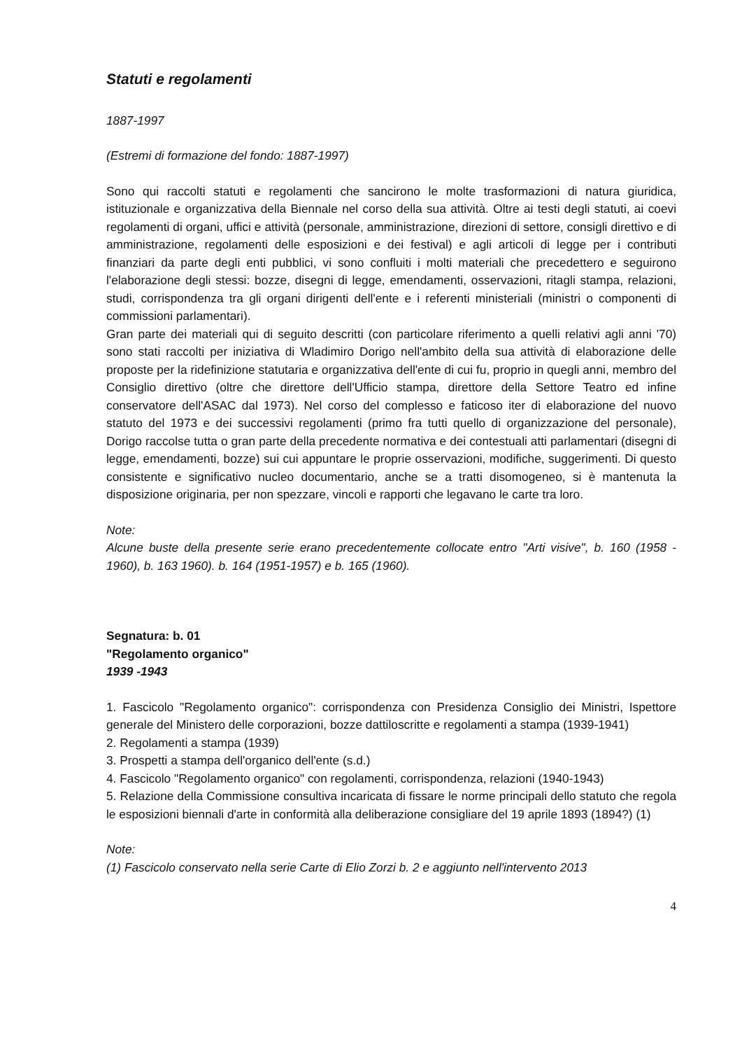Statuti e regolamenti
1887-1997
(Estremi di formazione del fondo: 1887-1997)
Sono qui raccolti statuti e regolamenti che sancirono le molte trasformazioni di natura giuridica, istituzionale e organizzativa della Biennale nel corso della sua attività. Oltre ai testi degli statuti, ai coevi regolamenti di organi, uffici e attività (personale, amministrazione, direzioni di settore, consigli direttivo e di amministrazione, regolamenti delle esposizioni e dei festival) e agli articoli di legge per i contributi finanziari da parte degli enti pubblici, vi sono confluiti i molti materiali che precedettero e seguirono l'elaborazione degli stessi: bozze, disegni di legge, emendamenti, osservazioni, ritagli stampa, relazioni, studi, corrispondenza tra gli organi dirigenti dell'ente e i referenti ministeriali (ministri o componenti di commissioni parlamentari).
Gran parte dei materiali qui di seguito descritti (con particolare riferimento a quelli relativi agli anni '70) sono stati raccolti per iniziativa di Wladimiro Dorigo nell'ambito della sua attività di elaborazione delle proposte per la ridefinizione statutaria e organizzativa dell'ente di cui fu, proprio in quegli anni, membro del Consiglio direttivo (oltre che direttore dell'Ufficio stampa, direttore della Settore Teatro ed infine conservatore dell'ASAC dal 1973). Nel corso del complesso e faticoso iter di elaborazione del nuovo statuto del 1973 e dei successivi regolamenti (primo fra tutti quello di organizzazione del personale), Dorigo raccolse tutta o gran parte della precedente normativa e dei contestuali atti parlamentari (disegni di legge, emendamenti, bozze) sui cui appuntare le proprie osservazioni, modifiche, suggerimenti. Di questo consistente e significativo nucleo documentario, anche se a tratti disomogeneo, si è mantenuta la disposizione originaria, per non spezzare, vincoli e rapporti che legavano le carte tra loro.
Note:
Alcune buste della presente serie erano precedentemente collocate entro "Arti visive", b. 160 (1958 - 1960), b. 163 1960). b. 164 (1951-1957) e b. 165 (1960).
Segnatura: b. 01
"Regolamento organico"
1939 -1943
1. Fascicolo "Regolamento organico": corrispondenza con Presidenza Consiglio dei Ministri, Ispettore generale del Ministero delle corporazioni, bozze dattiloscritte e regolamenti a stampa (1939-1941)
2. Regolamenti a stampa (1939)
3. Prospetti a stampa dell'organico dell'ente (s.d.)
4. Fascicolo "Regolamento organico" con regolamenti, corrispondenza, relazioni (1940-1943)
5. Relazione della Commissione consultiva incaricata di fissare le norme principali dello statuto che regola le esposizioni biennali d'arte in conformità alla deliberazione consigliare del 19 aprile 1893 (1894?) (1)
Note:
(1) Fascicolo conservato nella serie Carte di Elio Zorzi b. 2 e aggiunto nell'intervento 2013
4